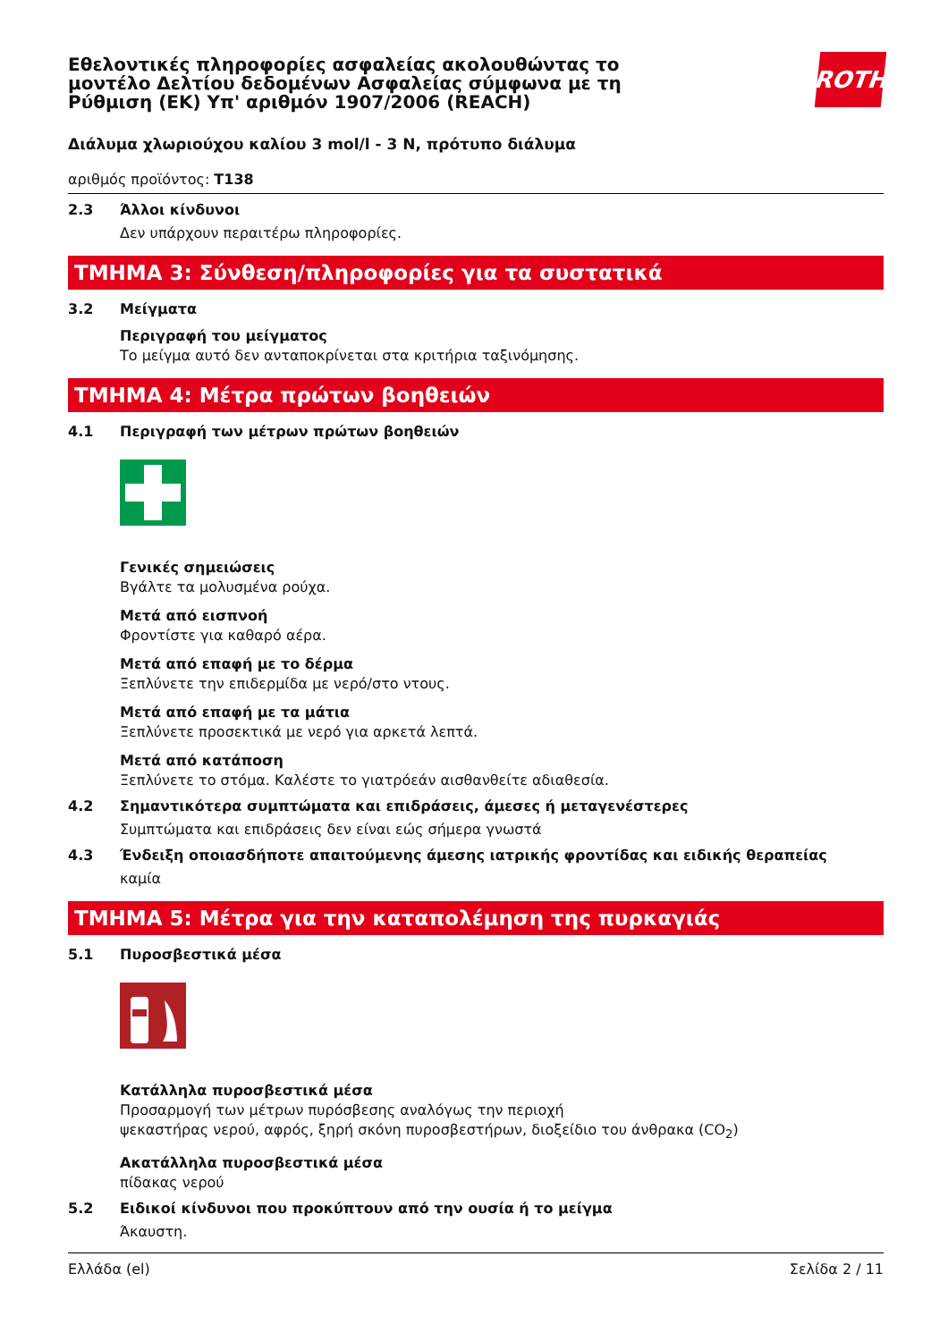Εθελοντικές πληροφορίες ασφαλείας ακολουθώντας το
μοντέλο Δελτίου δεδομένων Ασφαλείας σύμφωνα με τη
Ρύθμιση (ΕΚ) Υπ' αριθμόν 1907/2006 (REACH)
ROTH
Διάλυμα χλωριούχου καλίου 3 mol/l - 3 N, πρότυπο διάλυμα
αριθμός προϊόντος: T138
2.3 Άλλοι κίνδυνοι
Δεν υπάρχουν περαιτέρω πληροφορίες.
ΤΜΗΜΑ 3: Σύνθεση/πληροφορίες για τα συστατικά
3.2 Μείγματα
Περιγραφή του μείγματος
Το μείγμα αυτό δεν ανταποκρίνεται στα κριτήρια ταξινόμησης.
ΤΜΗΜΑ 4: Μέτρα πρώτων βοηθειών
4.1 Περιγραφή των μέτρων πρώτων βοηθειών
Γενικές σημειώσεις
Βγάλτε τα μολυσμένα ρούχα.
Μετά από εισπνοή
Φροντίστε για καθαρό αέρα.
Μετά από επαφή με το δέρμα
Ξεπλύνετε την επιδερμίδα με νερό/στο ντους.
Μετά από επαφή με τα μάτια
Ξεπλύνετε προσεκτικά με νερό για αρκετά λεπτά.
Μετά από κατάποση
Ξεπλύνετε το στόμα. Καλέστε το γιατρόεάν αισθανθείτε αδιαθεσία.
4.2 Σημαντικότερα συμπτώματα και επιδράσεις, άμεσες ή μεταγενέστερες
Συμπτώματα και επιδράσεις δεν είναι εώς σήμερα γνωστά
4.3 Ένδειξη οποιασδήποτε απαιτούμενης άμεσης ιατρικής φροντίδας και ειδικής θεραπείας
καμία
ΤΜΗΜΑ 5: Μέτρα για την καταπολέμηση της πυρκαγιάς
5.1 Πυροσβεστικά μέσα
Κατάλληλα πυροσβεστικά μέσα
Προσαρμογή των μέτρων πυρόσβεσης αναλόγως την περιοχή
ψεκαστήρας νερού, αφρός, ξηρή σκόνη πυροσβεστήρων, διοξείδιο του άνθρακα (CO<sub>2</sub>)
Ακατάλληλα πυροσβεστικά μέσα
πίδακας νερού
5.2 Ειδικοί κίνδυνοι που προκύπτουν από την ουσία ή το μείγμα
Άκαυστη.
Ελλάδα (el) Σελίδα 2 / 11